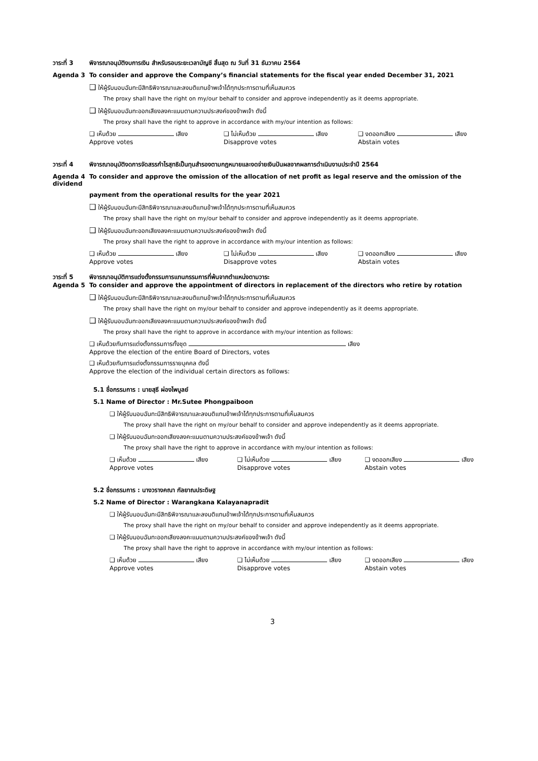วาระที่ 3 พิจารณาอนุมัติงบการเงิน สำหรับรอบระยะเวลาบัญชี สิ้นสุด ณ วันที่ 31 ธันวาคม 2564
Agenda 3 To consider and approve the Company’s financial statements for the fiscal year ended December 31, 2021
❑ ให้ผู้รับมอบฉันทะมีสิทธิพิจารณาและลงมติแทนข้าพเจ้าได้ทุกประการตามที่เห็นสมควร
The proxy shall have the right on my/our behalf to consider and approve independently as it deems appropriate.
❑ ให้ผู้รับมอบฉันทะออกเสียงลงคะแนนตามความประสงค์ของข้าพเจ้า ดังนี้
The proxy shall have the right to approve in accordance with my/our intention as follows:
❑ เห็นด้วย เสียง
Approve votes
❑ ไม่เห็นด้วย เสียง
Disapprove votes
❑ งดออกเสียง เสียง
Abstain votes
วาระที่ 4 พิจารณาอนุมัติงดการจัดสรรกำไรสุทธิเป็นทุนสำรองตามกฎหมายและงดจ่ายเงินปันผลจากผลการดำเนินงานประจำปี 2564
Agenda 4 To consider and approve the omission of the allocation of net profit as legal reserve and the omission of the dividend
payment from the operational results for the year 2021
❑ ให้ผู้รับมอบฉันทะมีสิทธิพิจารณาและลงมติแทนข้าพเจ้าได้ทุกประการตามที่เห็นสมควร
The proxy shall have the right on my/our behalf to consider and approve independently as it deems appropriate.
❑ ให้ผู้รับมอบฉันทะออกเสียงลงคะแนนตามความประสงค์ของข้าพเจ้า ดังนี้
The proxy shall have the right to approve in accordance with my/our intention as follows:
❑ เห็นด้วย เสียง
Approve votes
❑ ไม่เห็นด้วย เสียง
Disapprove votes
❑ งดออกเสียง เสียง
Abstain votes
วาระที่ 5 พิจารณาอนุมัติการแต่งตั้งกรรมการแทนกรรมการที่พ้นจากตำแหน่งตามวาระ
Agenda 5 To consider and approve the appointment of directors in replacement of the directors who retire by rotation
❑ ให้ผู้รับมอบฉันทะมีสิทธิพิจารณาและลงมติแทนข้าพเจ้าได้ทุกประการตามที่เห็นสมควร
The proxy shall have the right on my/our behalf to consider and approve independently as it deems appropriate.
❑ ให้ผู้รับมอบฉันทะออกเสียงลงคะแนนตามความประสงค์ของข้าพเจ้า ดังนี้
The proxy shall have the right to approve in accordance with my/our intention as follows:
❑ เห็นด้วยกับการแต่งตั้งกรรมการทั้งชุด เสียง
Approve the election of the entire Board of Directors, votes
❑ เห็นด้วยกับการแต่งตั้งกรรมการรายบุคคล ดังนี้
Approve the election of the individual certain directors as follows:
5.1 ชื่อกรรมการ : นายสุธี ผ่องไพบูลย์
5.1 Name of Director : Mr.Sutee Phongpaiboon
❑ ให้ผู้รับมอบฉันทะมีสิทธิพิจารณาและลงมติแทนข้าพเจ้าได้ทุกประการตามที่เห็นสมควร
The proxy shall have the right on my/our behalf to consider and approve independently as it deems appropriate.
❑ ให้ผู้รับมอบฉันทะออกเสียงลงคะแนนตามความประสงค์ของข้าพเจ้า ดังนี้
The proxy shall have the right to approve in accordance with my/our intention as follows:
❑ เห็นด้วย เสียง
Approve votes
❑ ไม่เห็นด้วย เสียง
Disapprove votes
❑ งดออกเสียง เสียง
Abstain votes
5.2 ชื่อกรรมการ : นางวรางคณา กัลยาณประดิษฐ
5.2 Name of Director : Warangkana Kalayanapradit
❑ ให้ผู้รับมอบฉันทะมีสิทธิพิจารณาและลงมติแทนข้าพเจ้าได้ทุกประการตามที่เห็นสมควร
The proxy shall have the right on my/our behalf to consider and approve independently as it deems appropriate.
❑ ให้ผู้รับมอบฉันทะออกเสียงลงคะแนนตามความประสงค์ของข้าพเจ้า ดังนี้
The proxy shall have the right to approve in accordance with my/our intention as follows:
❑ เห็นด้วย เสียง
Approve votes
❑ ไม่เห็นด้วย เสียง
Disapprove votes
❑ งดออกเสียง เสียง
Abstain votes
3